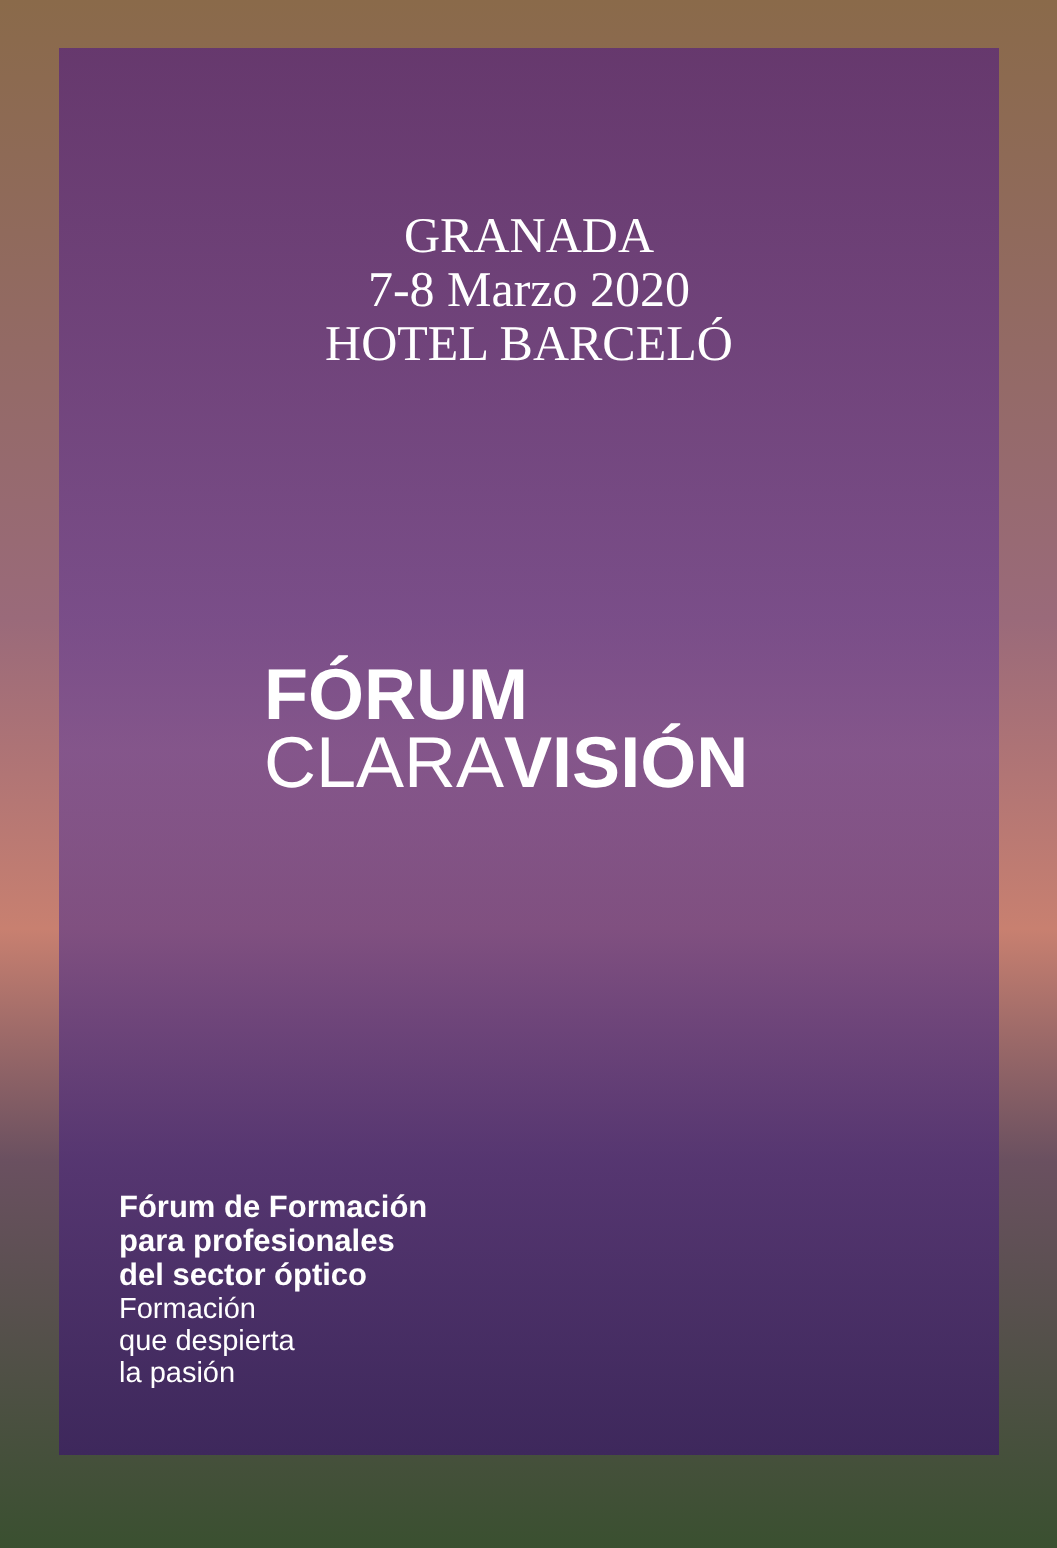GRANADA
7-8 Marzo 2020
HOTEL BARCELÓ
FÓRUM
CLARAVISIÓN
Fórum de Formación
para profesionales
del sector óptico
Formación
que despierta
la pasión